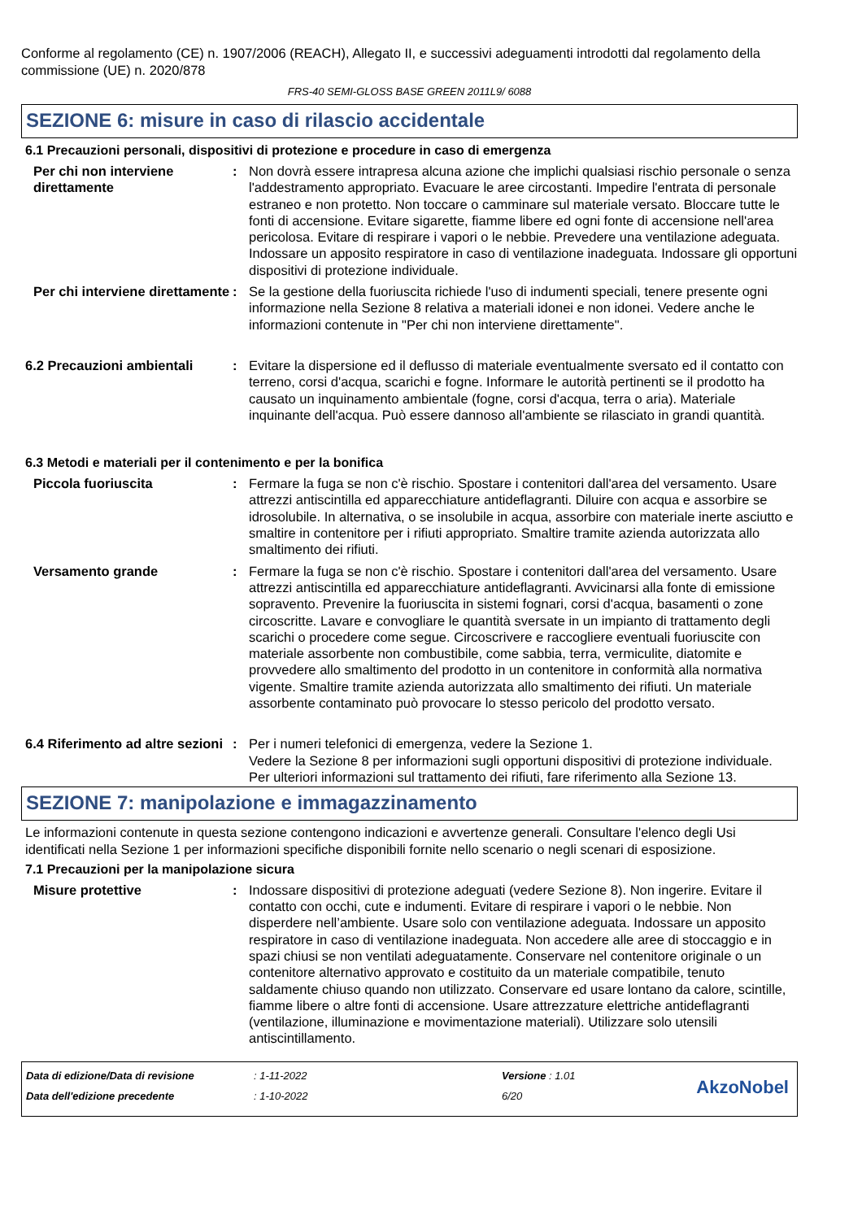Conforme al regolamento (CE) n. 1907/2006 (REACH), Allegato II, e successivi adeguamenti introdotti dal regolamento della commissione (UE) n. 2020/878
FRS-40 SEMI-GLOSS BASE GREEN 2011L9/ 6088
SEZIONE 6: misure in caso di rilascio accidentale
6.1 Precauzioni personali, dispositivi di protezione e procedure in caso di emergenza
Per chi non interviene direttamente
: Non dovrà essere intrapresa alcuna azione che implichi qualsiasi rischio personale o senza l'addestramento appropriato. Evacuare le aree circostanti. Impedire l'entrata di personale estraneo e non protetto. Non toccare o camminare sul materiale versato. Bloccare tutte le fonti di accensione. Evitare sigarette, fiamme libere ed ogni fonte di accensione nell'area pericolosa. Evitare di respirare i vapori o le nebbie. Prevedere una ventilazione adeguata. Indossare un apposito respiratore in caso di ventilazione inadeguata. Indossare gli opportuni dispositivi di protezione individuale.
Per chi interviene direttamente
: Se la gestione della fuoriuscita richiede l'uso di indumenti speciali, tenere presente ogni informazione nella Sezione 8 relativa a materiali idonei e non idonei. Vedere anche le informazioni contenute in "Per chi non interviene direttamente".
6.2 Precauzioni ambientali
: Evitare la dispersione ed il deflusso di materiale eventualmente sversato ed il contatto con terreno, corsi d'acqua, scarichi e fogne. Informare le autorità pertinenti se il prodotto ha causato un inquinamento ambientale (fogne, corsi d'acqua, terra o aria). Materiale inquinante dell'acqua. Può essere dannoso all'ambiente se rilasciato in grandi quantità.
6.3 Metodi e materiali per il contenimento e per la bonifica
Piccola fuoriuscita : Fermare la fuga se non c'è rischio. Spostare i contenitori dall'area del versamento. Usare attrezzi antiscintilla ed apparecchiature antideflagranti. Diluire con acqua e assorbire se idrosolubile. In alternativa, o se insolubile in acqua, assorbire con materiale inerte asciutto e smaltire in contenitore per i rifiuti appropriato. Smaltire tramite azienda autorizzata allo smaltimento dei rifiuti.
Versamento grande : Fermare la fuga se non c'è rischio. Spostare i contenitori dall'area del versamento. Usare attrezzi antiscintilla ed apparecchiature antideflagranti. Avvicinarsi alla fonte di emissione sopravento. Prevenire la fuoriuscita in sistemi fognari, corsi d'acqua, basamenti o zone circoscritte. Lavare e convogliare le quantità sversate in un impianto di trattamento degli scarichi o procedere come segue. Circoscrivere e raccogliere eventuali fuoriuscite con materiale assorbente non combustibile, come sabbia, terra, vermiculite, diatomite e provvedere allo smaltimento del prodotto in un contenitore in conformità alla normativa vigente. Smaltire tramite azienda autorizzata allo smaltimento dei rifiuti. Un materiale assorbente contaminato può provocare lo stesso pericolo del prodotto versato.
6.4 Riferimento ad altre sezioni
: Per i numeri telefonici di emergenza, vedere la Sezione 1.
Vedere la Sezione 8 per informazioni sugli opportuni dispositivi di protezione individuale.
Per ulteriori informazioni sul trattamento dei rifiuti, fare riferimento alla Sezione 13.
SEZIONE 7: manipolazione e immagazzinamento
Le informazioni contenute in questa sezione contengono indicazioni e avvertenze generali. Consultare l'elenco degli Usi identificati nella Sezione 1 per informazioni specifiche disponibili fornite nello scenario o negli scenari di esposizione.
7.1 Precauzioni per la manipolazione sicura
Misure protettive : Indossare dispositivi di protezione adeguati (vedere Sezione 8). Non ingerire. Evitare il contatto con occhi, cute e indumenti. Evitare di respirare i vapori o le nebbie. Non disperdere nell’ambiente. Usare solo con ventilazione adeguata. Indossare un apposito respiratore in caso di ventilazione inadeguata. Non accedere alle aree di stoccaggio e in spazi chiusi se non ventilati adeguatamente. Conservare nel contenitore originale o un contenitore alternativo approvato e costituito da un materiale compatibile, tenuto saldamente chiuso quando non utilizzato. Conservare ed usare lontano da calore, scintille, fiamme libere o altre fonti di accensione. Usare attrezzature elettriche antideflagranti (ventilazione, illuminazione e movimentazione materiali). Utilizzare solo utensili antiscintillamento.
Data di edizione/Data di revisione
Data dell'edizione precedente
: 1-11-2022
: 1-10-2022
Versione : 1.01
6/20
AkzoNobel